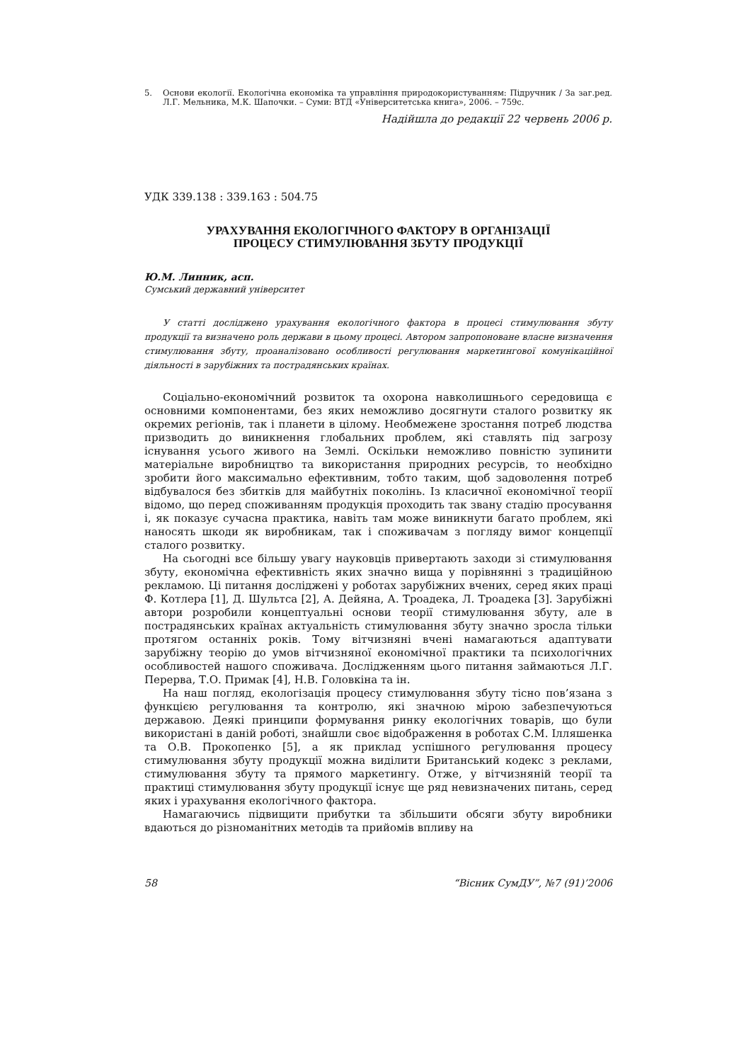5. Основи екології. Екологічна економіка та управління природокористуванням: Підручник / За заг.ред. Л.Г. Мельника, М.К. Шапочки. – Суми: ВТД «Університетська книга», 2006. – 759с.
Надійшла до редакції 22 червень 2006 р.
УДК 339.138 : 339.163 : 504.75
УРАХУВАННЯ ЕКОЛОГІЧНОГО ФАКТОРУ В ОРГАНІЗАЦІЇ
ПРОЦЕСУ СТИМУЛЮВАННЯ ЗБУТУ ПРОДУКЦІЇ
Ю.М. Линник, асп.
Сумський державний університет
У статті досліджено урахування екологічного фактора в процесі стимулювання збуту продукції та визначено роль держави в цьому процесі. Автором запропоноване власне визначення стимулювання збуту, проаналізовано особливості регулювання маркетингової комунікаційної діяльності в зарубіжних та пострадянських країнах.
Соціально-економічний розвиток та охорона навколишнього середовища є основними компонентами, без яких неможливо досягнути сталого розвитку як окремих регіонів, так і планети в цілому. Необмежене зростання потреб людства призводить до виникнення глобальних проблем, які ставлять під загрозу існування усього живого на Землі. Оскільки неможливо повністю зупинити матеріальне виробництво та використання природних ресурсів, то необхідно зробити його максимально ефективним, тобто таким, щоб задоволення потреб відбувалося без збитків для майбутніх поколінь. Із класичної економічної теорії відомо, що перед споживанням продукція проходить так звану стадію просування і, як показує сучасна практика, навіть там може виникнути багато проблем, які наносять шкоди як виробникам, так і споживачам з погляду вимог концепції сталого розвитку.
На сьогодні все більшу увагу науковців привертають заходи зі стимулювання збуту, економічна ефективність яких значно вища у порівнянні з традиційною рекламою. Ці питання досліджені у роботах зарубіжних вчених, серед яких праці Ф. Котлера [1], Д. Шультса [2], А. Дейяна, А. Троадека, Л. Троадека [3]. Зарубіжні автори розробили концептуальні основи теорії стимулювання збуту, але в пострадянських країнах актуальність стимулювання збуту значно зросла тільки протягом останніх років. Тому вітчизняні вчені намагаються адаптувати зарубіжну теорію до умов вітчизняної економічної практики та психологічних особливостей нашого споживача. Дослідженням цього питання займаються Л.Г. Перерва, Т.О. Примак [4], Н.В. Головкіна та ін.
На наш погляд, екологізація процесу стимулювання збуту тісно пов’язана з функцією регулювання та контролю, які значною мірою забезпечуються державою. Деякі принципи формування ринку екологічних товарів, що були використані в даній роботі, знайшли своє відображення в роботах С.М. Ілляшенка та О.В. Прокопенко [5], а як приклад успішного регулювання процесу стимулювання збуту продукції можна виділити Британський кодекс з реклами, стимулювання збуту та прямого маркетингу. Отже, у вітчизняній теорії та практиці стимулювання збуту продукції існує ще ряд невизначених питань, серед яких і урахування екологічного фактора.
Намагаючись підвищити прибутки та збільшити обсяги збуту виробники вдаються до різноманітних методів та прийомів впливу на
58 “Вісник СумДУ”, №7 (91)’2006